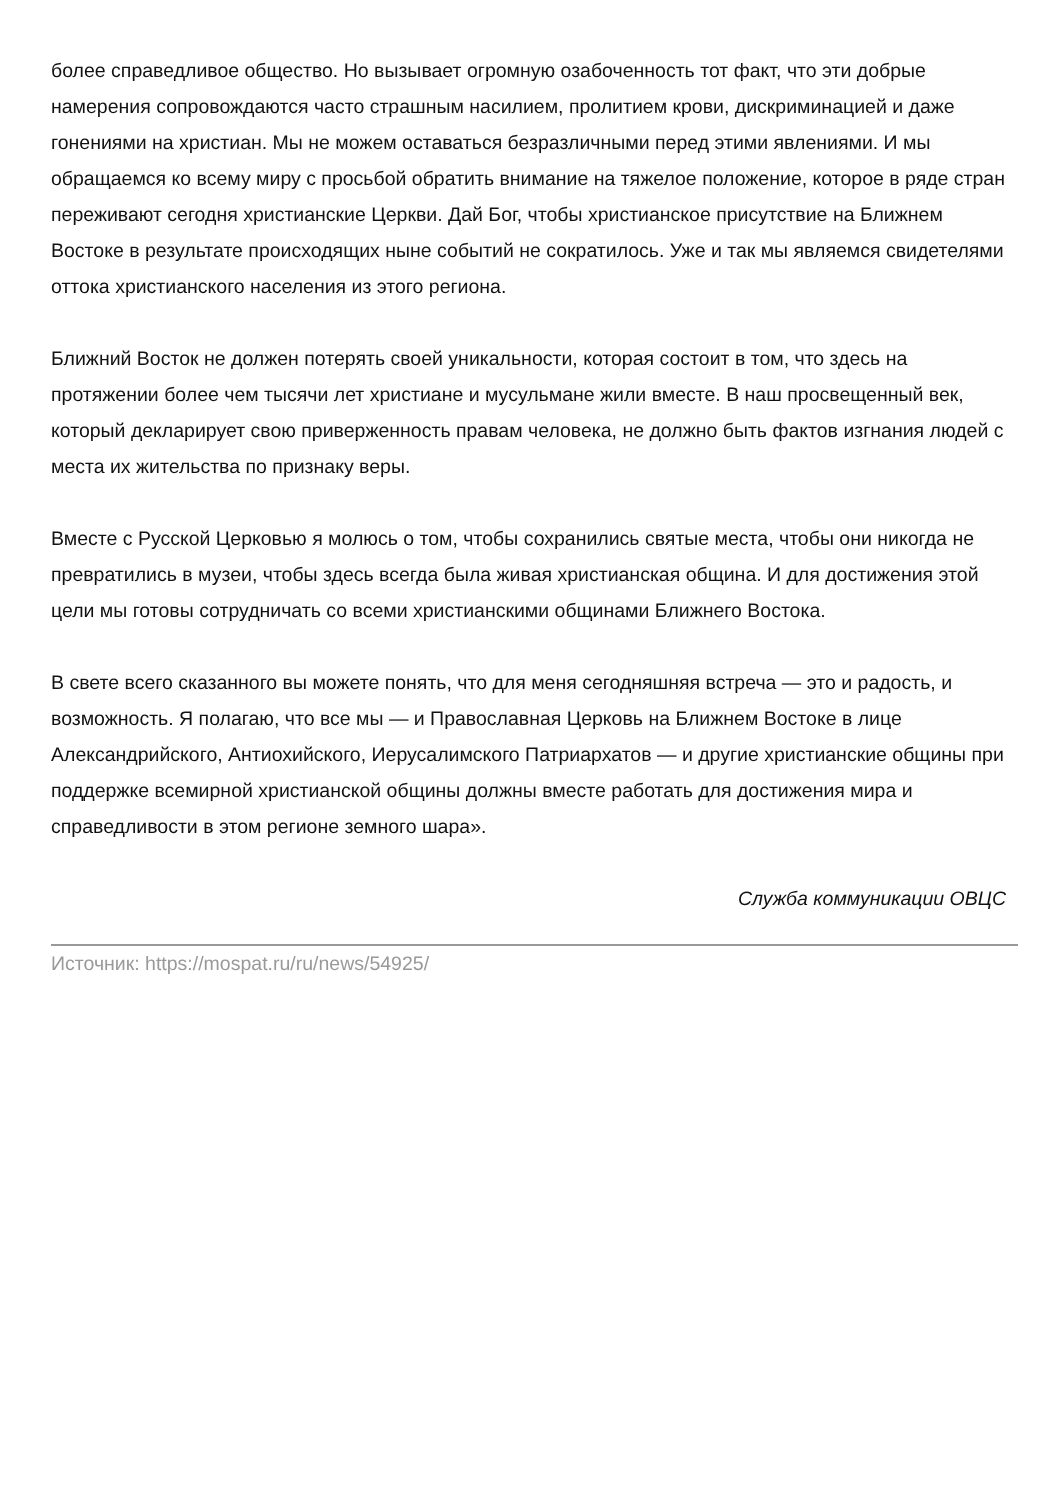более справедливое общество. Но вызывает огромную озабоченность тот факт, что эти добрые намерения сопровождаются часто страшным насилием, пролитием крови, дискриминацией и даже гонениями на христиан. Мы не можем оставаться безразличными перед этими явлениями. И мы обращаемся ко всему миру с просьбой обратить внимание на тяжелое положение, которое в ряде стран переживают сегодня христианские Церкви. Дай Бог, чтобы христианское присутствие на Ближнем Востоке в результате происходящих ныне событий не сократилось. Уже и так мы являемся свидетелями оттока христианского населения из этого региона.
Ближний Восток не должен потерять своей уникальности, которая состоит в том, что здесь на протяжении более чем тысячи лет христиане и мусульмане жили вместе. В наш просвещенный век, который декларирует свою приверженность правам человека, не должно быть фактов изгнания людей с места их жительства по признаку веры.
Вместе с Русской Церковью я молюсь о том, чтобы сохранились святые места, чтобы они никогда не превратились в музеи, чтобы здесь всегда была живая христианская община. И для достижения этой цели мы готовы сотрудничать со всеми христианскими общинами Ближнего Востока.
В свете всего сказанного вы можете понять, что для меня сегодняшняя встреча — это и радость, и возможность. Я полагаю, что все мы — и Православная Церковь на Ближнем Востоке в лице Александрийского, Антиохийского, Иерусалимского Патриархатов — и другие христианские общины при поддержке всемирной христианской общины должны вместе работать для достижения мира и справедливости в этом регионе земного шара».
Служба коммуникации ОВЦС
Источник: https://mospat.ru/ru/news/54925/